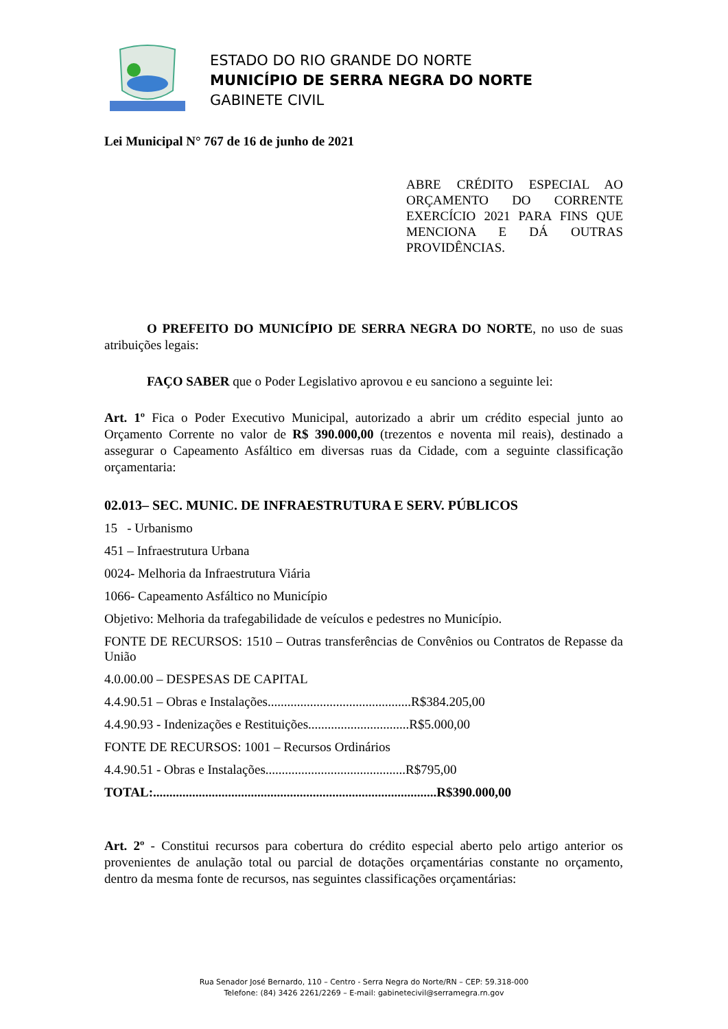ESTADO DO RIO GRANDE DO NORTE
MUNICÍPIO DE SERRA NEGRA DO NORTE
GABINETE CIVIL
Lei Municipal N° 767 de 16 de junho de 2021
ABRE CRÉDITO ESPECIAL AO ORÇAMENTO DO CORRENTE EXERCÍCIO 2021 PARA FINS QUE MENCIONA E DÁ OUTRAS PROVIDÊNCIAS.
O PREFEITO DO MUNICÍPIO DE SERRA NEGRA DO NORTE, no uso de suas atribuições legais:
FAÇO SABER que o Poder Legislativo aprovou e eu sanciono a seguinte lei:
Art. 1º Fica o Poder Executivo Municipal, autorizado a abrir um crédito especial junto ao Orçamento Corrente no valor de R$ 390.000,00 (trezentos e noventa mil reais), destinado a assegurar o Capeamento Asfáltico em diversas ruas da Cidade, com a seguinte classificação orçamentaria:
02.013– SEC. MUNIC. DE INFRAESTRUTURA E SERV. PÚBLICOS
15 - Urbanismo
451 – Infraestrutura Urbana
0024- Melhoria da Infraestrutura Viária
1066- Capeamento Asfáltico no Município
Objetivo: Melhoria da trafegabilidade de veículos e pedestres no Município.
FONTE DE RECURSOS: 1510 – Outras transferências de Convênios ou Contratos de Repasse da União
4.0.00.00 – DESPESAS DE CAPITAL
4.4.90.51 – Obras e Instalações............................................R$384.205,00
4.4.90.93 - Indenizações e Restituições...............................R$5.000,00
FONTE DE RECURSOS: 1001 – Recursos Ordinários
4.4.90.51 - Obras e Instalações...........................................R$795,00
TOTAL:.......................................................................................R$390.000,00
Art. 2º - Constitui recursos para cobertura do crédito especial aberto pelo artigo anterior os provenientes de anulação total ou parcial de dotações orçamentárias constante no orçamento, dentro da mesma fonte de recursos, nas seguintes classificações orçamentárias:
Rua Senador José Bernardo, 110 – Centro - Serra Negra do Norte/RN – CEP: 59.318-000
Telefone: (84) 3426 2261/2269 – E-mail: gabinetecivil@serramegra.rn.gov